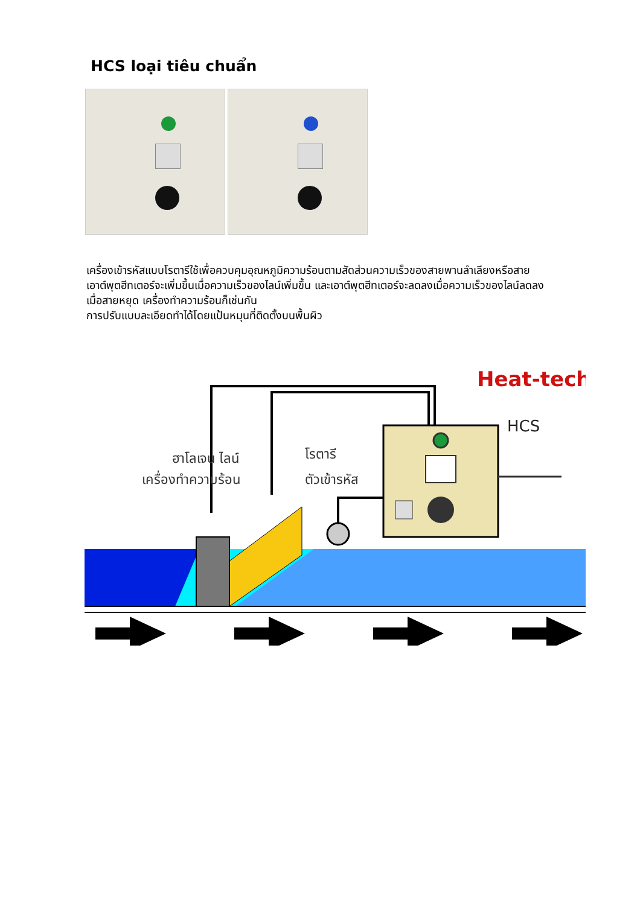HCS loại tiêu chuẩn
เครื่องเข้ารหัสแบบโรตารีใช้เพื่อควบคุมอุณหภูมิความร้อนตามสัดส่วนความเร็วของสายพานลำเลียงหรือสาย
เอาต์พุตฮีทเตอร์จะเพิ่มขึ้นเมื่อความเร็วของไลน์เพิ่มขึ้น และเอาต์พุตฮีทเตอร์จะลดลงเมื่อความเร็วของไลน์ลดลง
เมื่อสายหยุด เครื่องทำความร้อนก็เช่นกัน
การปรับแบบละเอียดทำได้โดยแป้นหมุนที่ติดตั้งบนพื้นผิว
Heat-tech
HCS
ฮาโลเจน ไลน์
เครื่องทำความร้อน
โรตารี
ตัวเข้ารหัส